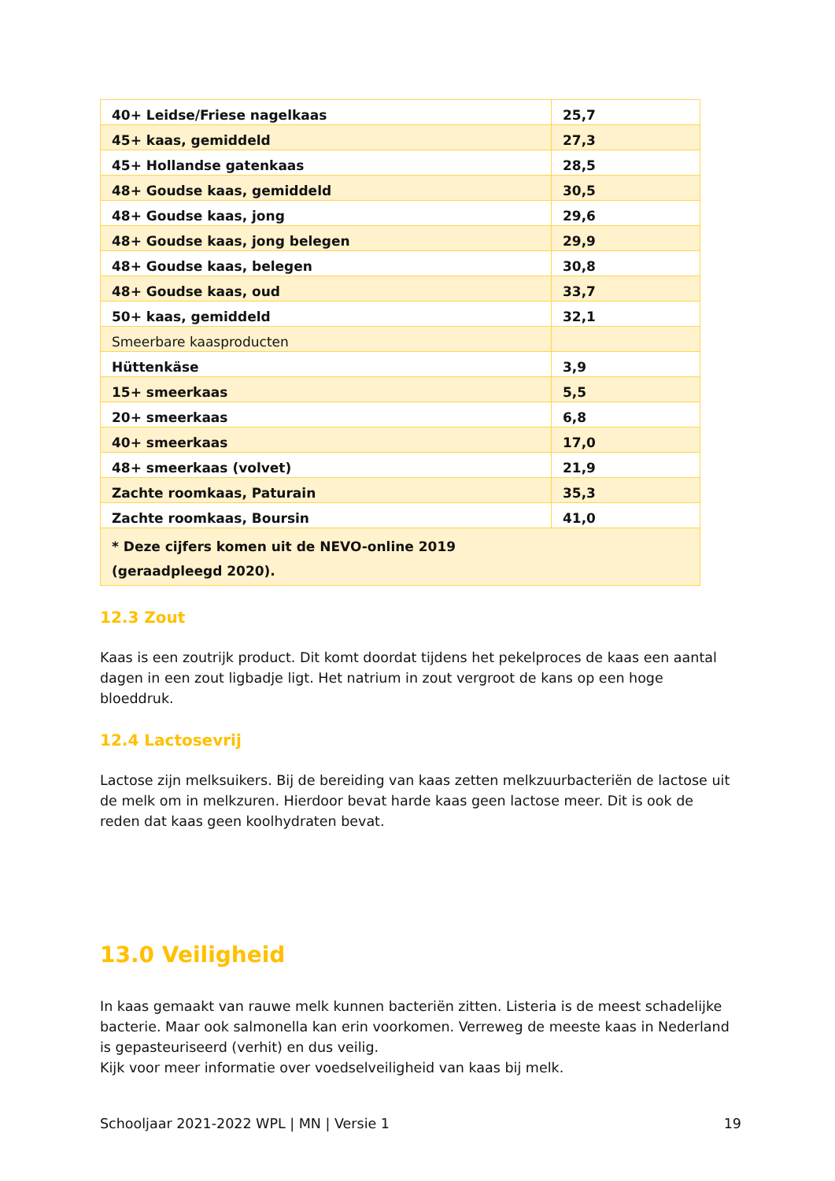| 40+ Leidse/Friese nagelkaas | 25,7 |
| 45+ kaas, gemiddeld | 27,3 |
| 45+ Hollandse gatenkaas | 28,5 |
| 48+ Goudse kaas, gemiddeld | 30,5 |
| 48+ Goudse kaas, jong | 29,6 |
| 48+ Goudse kaas, jong belegen | 29,9 |
| 48+ Goudse kaas, belegen | 30,8 |
| 48+ Goudse kaas, oud | 33,7 |
| 50+ kaas, gemiddeld | 32,1 |
| Smeerbare kaasproducten | |
| Hüttenkäse | 3,9 |
| 15+ smeerkaas | 5,5 |
| 20+ smeerkaas | 6,8 |
| 40+ smeerkaas | 17,0 |
| 48+ smeerkaas (volvet) | 21,9 |
| Zachte roomkaas, Paturain | 35,3 |
| Zachte roomkaas, Boursin | 41,0 |
| * Deze cijfers komen uit de NEVO-online 2019 (geraadpleegd 2020). | |
12.3 Zout
Kaas is een zoutrijk product. Dit komt doordat tijdens het pekelproces de kaas een aantal dagen in een zout ligbadje ligt. Het natrium in zout vergroot de kans op een hoge bloeddruk.
12.4 Lactosevrij
Lactose zijn melksuikers. Bij de bereiding van kaas zetten melkzuurbacteriën de lactose uit de melk om in melkzuren. Hierdoor bevat harde kaas geen lactose meer. Dit is ook de reden dat kaas geen koolhydraten bevat.
13.0 Veiligheid
In kaas gemaakt van rauwe melk kunnen bacteriën zitten. Listeria is de meest schadelijke bacterie. Maar ook salmonella kan erin voorkomen. Verreweg de meeste kaas in Nederland is gepasteuriseerd (verhit) en dus veilig.
Kijk voor meer informatie over voedselveiligheid van kaas bij melk.
Schooljaar 2021-2022 WPL | MN | Versie 1 19